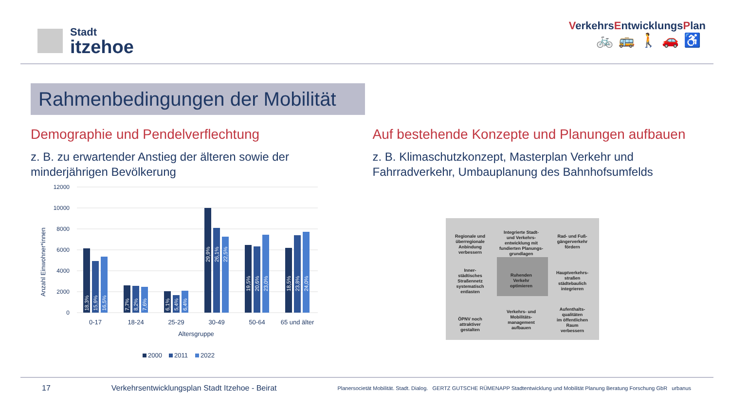Stadt
itzehoe
VerkehrsEntwicklungsPlan
🚲🚌🚶🚗♿
Rahmenbedingungen der Mobilität
Demographie und Pendelverflechtung
z. B. zu erwartender Anstieg der älteren sowie der minderjährigen Bevölkerung
12000
10000
8000
6000
4000
2000
0
Anzahl Einwohner*innen
18,3%
15,9%
16,5%
7,7%
8,2%
7,6%
6,1%
5,4%
6,4%
29,9%
26,1%
22,5%
19,5%
20,6%
23,0%
18,5%
23,8%
24,0%
0-17
18-24
25-29
30-49
50-64
65 und älter
Altersgruppe
2000
2011
2022
Auf bestehende Konzepte und Planungen aufbauen
z. B. Klimaschutzkonzept, Masterplan Verkehr und Fahrradverkehr, Umbauplanung des Bahnhofsumfelds
Regionale und
überregionale
Anbindung
verbessern
Integrierte Stadt-
und Verkehrs-
entwicklung mit
fundierten Planungs-
grundlagen
Rad- und Fuß-
gängerverkehr
fördern
Inner-
städtisches
Straßennetz
systematisch
entlasten
Ruhenden
Verkehr
optimieren
Hauptverkehrs-
straßen
städtebaulich
integrieren
ÖPNV noch
attraktiver
gestalten
Verkehrs- und
Mobilitäts-
management
aufbauen
Aufenthalts-
qualitäten
im öffentlichen
Raum
verbessern
17 Verkehrsentwicklungsplan Stadt Itzehoe - Beirat Planersocietät Mobilität. Stadt. Dialog. GERTZ GUTSCHE RÜMENAPP Stadtentwicklung und Mobilität Planung Beratung Forschung GbR urbanus